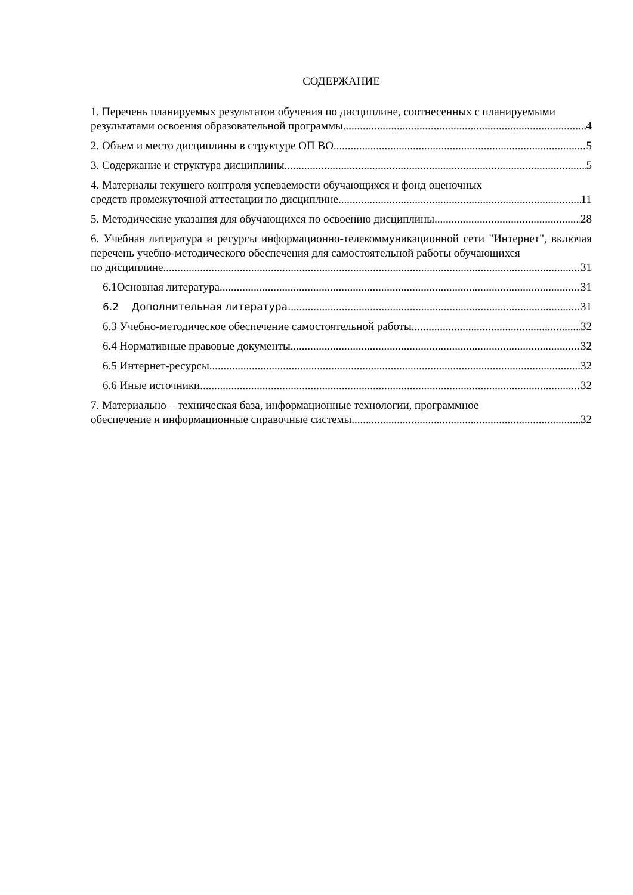СОДЕРЖАНИЕ
1. Перечень планируемых результатов обучения по дисциплине, соотнесенных с планируемыми
результатами освоения образовательной программы 4
2. Объем и место дисциплины в структуре ОП ВО 5
3. Содержание и структура дисциплины 5
4. Материалы текущего контроля успеваемости обучающихся и фонд оценочных
средств промежуточной аттестации по дисциплине 11
5. Методические указания для обучающихся по освоению дисциплины 28
6. Учебная литература и ресурсы информационно-телекоммуникационной сети "Интернет", включая перечень учебно-методического обеспечения для самостоятельной работы обучающихся
по дисциплине 31
6.1Основная литература. 31
6.2 Дополнительная литература. 31
6.3 Учебно-методическое обеспечение самостоятельной работы 32
6.4 Нормативные правовые документы. 32
6.5 Интернет-ресурсы. 32
6.6 Иные источники 32
7. Материально – техническая база, информационные технологии, программное
обеспечение и информационные справочные системы 32